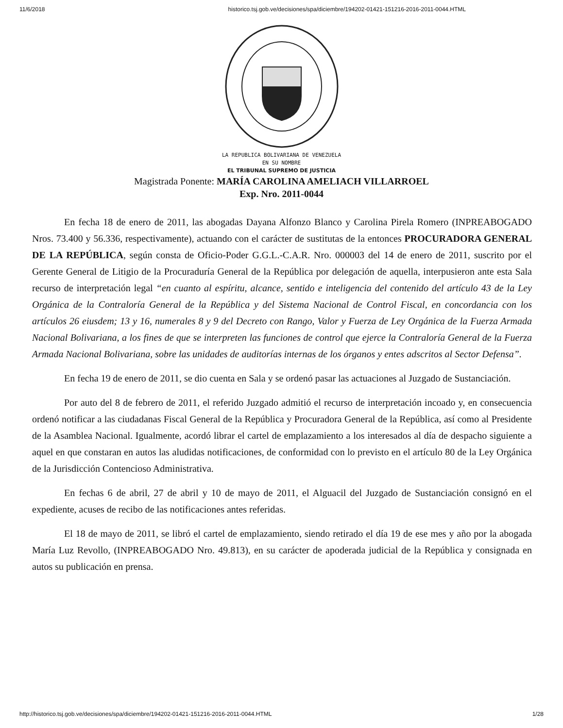11/6/2018 historico.tsj.gob.ve/decisiones/spa/diciembre/194202-01421-151216-2016-2011-0044.HTML
LA REPUBLICA BOLIVARIANA DE VENEZUELA
EN SU NOMBRE
EL TRIBUNAL SUPREMO DE JUSTICIA
Magistrada Ponente: MARÍA CAROLINA AMELIACH VILLARROEL
Exp. Nro. 2011-0044
En fecha 18 de enero de 2011, las abogadas Dayana Alfonzo Blanco y Carolina Pirela Romero (INPREABOGADO Nros. 73.400 y 56.336, respectivamente), actuando con el carácter de sustitutas de la entonces PROCURADORA GENERAL DE LA REPÚBLICA, según consta de Oficio-Poder G.G.L.-C.A.R. Nro. 000003 del 14 de enero de 2011, suscrito por el Gerente General de Litigio de la Procuraduría General de la República por delegación de aquella, interpusieron ante esta Sala recurso de interpretación legal “en cuanto al espíritu, alcance, sentido e inteligencia del contenido del artículo 43 de la Ley Orgánica de la Contraloría General de la República y del Sistema Nacional de Control Fiscal, en concordancia con los artículos 26 eiusdem; 13 y 16, numerales 8 y 9 del Decreto con Rango, Valor y Fuerza de Ley Orgánica de la Fuerza Armada Nacional Bolivariana, a los fines de que se interpreten las funciones de control que ejerce la Contraloría General de la Fuerza Armada Nacional Bolivariana, sobre las unidades de auditorías internas de los órganos y entes adscritos al Sector Defensa”.
En fecha 19 de enero de 2011, se dio cuenta en Sala y se ordenó pasar las actuaciones al Juzgado de Sustanciación.
Por auto del 8 de febrero de 2011, el referido Juzgado admitió el recurso de interpretación incoado y, en consecuencia ordenó notificar a las ciudadanas Fiscal General de la República y Procuradora General de la República, así como al Presidente de la Asamblea Nacional. Igualmente, acordó librar el cartel de emplazamiento a los interesados al día de despacho siguiente a aquel en que constaran en autos las aludidas notificaciones, de conformidad con lo previsto en el artículo 80 de la Ley Orgánica de la Jurisdicción Contencioso Administrativa.
En fechas 6 de abril, 27 de abril y 10 de mayo de 2011, el Alguacil del Juzgado de Sustanciación consignó en el expediente, acuses de recibo de las notificaciones antes referidas.
El 18 de mayo de 2011, se libró el cartel de emplazamiento, siendo retirado el día 19 de ese mes y año por la abogada María Luz Revollo, (INPREABOGADO Nro. 49.813), en su carácter de apoderada judicial de la República y consignada en autos su publicación en prensa.
http://historico.tsj.gob.ve/decisiones/spa/diciembre/194202-01421-151216-2016-2011-0044.HTML 1/28